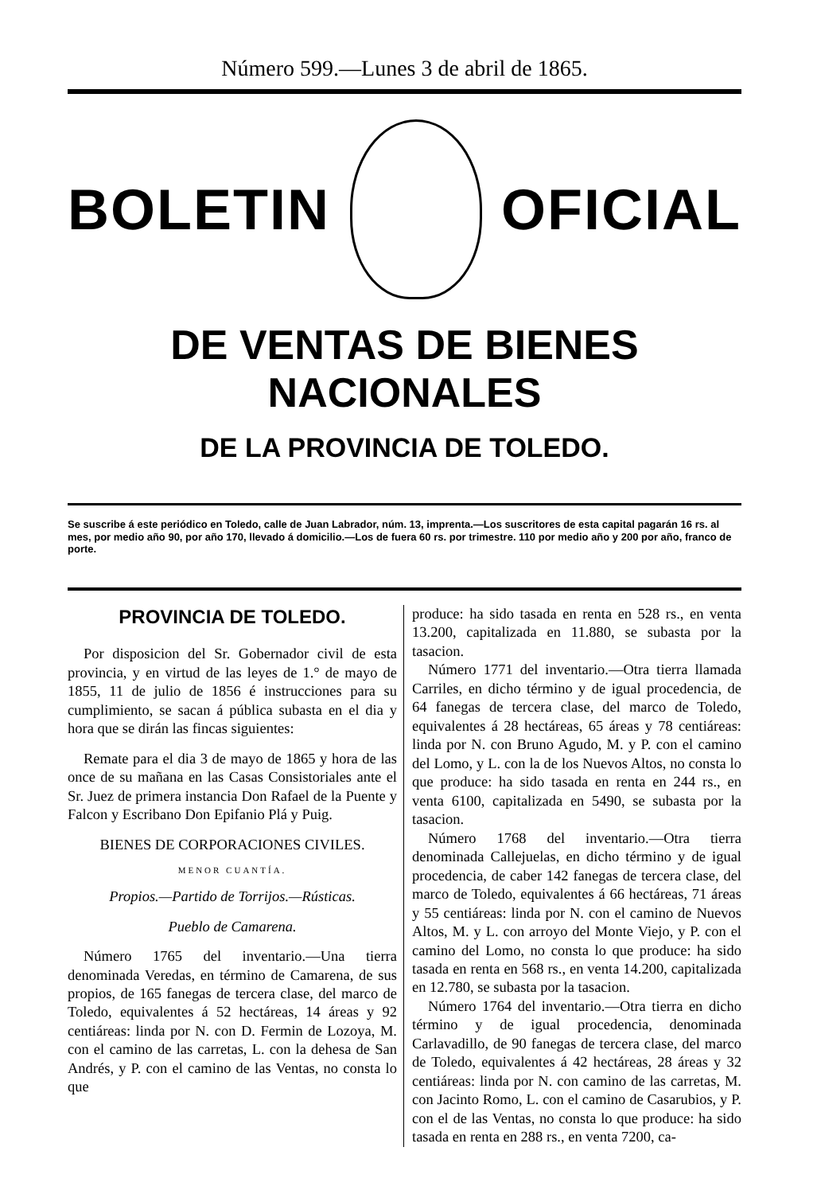Número 599.—Lunes 3 de abril de 1865.
BOLETIN OFICIAL
DE VENTAS DE BIENES NACIONALES
DE LA PROVINCIA DE TOLEDO.
Se suscribe á este periódico en Toledo, calle de Juan Labrador, núm. 13, imprenta.—Los suscritores de esta capital pagarán 16 rs. al mes, por medio año 90, por año 170, llevado á domicilio.—Los de fuera 60 rs. por trimestre. 110 por medio año y 200 por año, franco de porte.
PROVINCIA DE TOLEDO.
Por disposicion del Sr. Gobernador civil de esta provincia, y en virtud de las leyes de 1.° de mayo de 1855, 11 de julio de 1856 é instrucciones para su cumplimiento, se sacan á pública subasta en el dia y hora que se dirán las fincas siguientes:
Remate para el dia 3 de mayo de 1865 y hora de las once de su mañana en las Casas Consistoriales ante el Sr. Juez de primera instancia Don Rafael de la Puente y Falcon y Escribano Don Epifanio Plá y Puig.
BIENES DE CORPORACIONES CIVILES.
MENOR CUANTÍA.
Propios.—Partido de Torrijos.—Rústicas.
Pueblo de Camarena.
Número 1765 del inventario.—Una tierra denominada Veredas, en término de Camarena, de sus propios, de 165 fanegas de tercera clase, del marco de Toledo, equivalentes á 52 hectáreas, 14 áreas y 92 centiáreas: linda por N. con D. Fermin de Lozoya, M. con el camino de las carretas, L. con la dehesa de San Andrés, y P. con el camino de las Ventas, no consta lo que
produce: ha sido tasada en renta en 528 rs., en venta 13.200, capitalizada en 11.880, se subasta por la tasacion.
Número 1771 del inventario.—Otra tierra llamada Carriles, en dicho término y de igual procedencia, de 64 fanegas de tercera clase, del marco de Toledo, equivalentes á 28 hectáreas, 65 áreas y 78 centiáreas: linda por N. con Bruno Agudo, M. y P. con el camino del Lomo, y L. con la de los Nuevos Altos, no consta lo que produce: ha sido tasada en renta en 244 rs., en venta 6100, capitalizada en 5490, se subasta por la tasacion.
Número 1768 del inventario.—Otra tierra denominada Callejuelas, en dicho término y de igual procedencia, de caber 142 fanegas de tercera clase, del marco de Toledo, equivalentes á 66 hectáreas, 71 áreas y 55 centiáreas: linda por N. con el camino de Nuevos Altos, M. y L. con arroyo del Monte Viejo, y P. con el camino del Lomo, no consta lo que produce: ha sido tasada en renta en 568 rs., en venta 14.200, capitalizada en 12.780, se subasta por la tasacion.
Número 1764 del inventario.—Otra tierra en dicho término y de igual procedencia, denominada Carlavadillo, de 90 fanegas de tercera clase, del marco de Toledo, equivalentes á 42 hectáreas, 28 áreas y 32 centiáreas: linda por N. con camino de las carretas, M. con Jacinto Romo, L. con el camino de Casarubios, y P. con el de las Ventas, no consta lo que produce: ha sido tasada en renta en 288 rs., en venta 7200, ca-